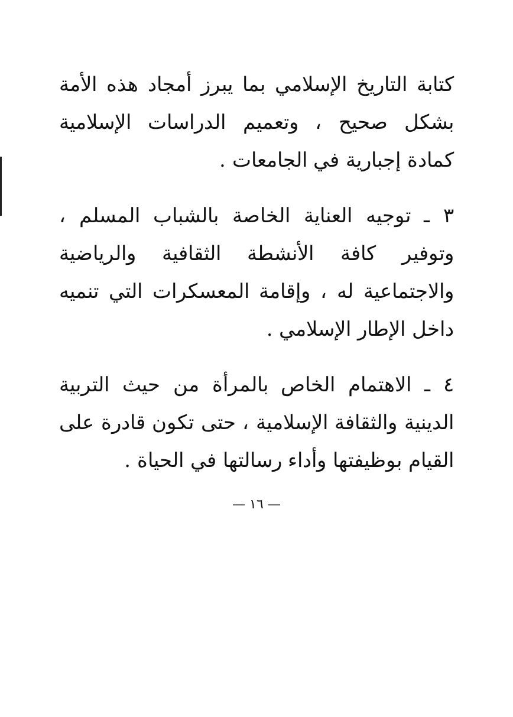كتابة التاريخ الإسلامي بما يبرز أمجاد هذه الأمة بشكل صحيح ، وتعميم الدراسات الإسلامية كمادة إجبارية في الجامعات .
٣ ـ توجيه العناية الخاصة بالشباب المسلم ، وتوفير كافة الأنشطة الثقافية والرياضية والاجتماعية له ، وإقامة المعسكرات التي تنميه داخل الإطار الإسلامي .
٤ ـ الاهتمام الخاص بالمرأة من حيث التربية الدينية والثقافة الإسلامية ، حتى تكون قادرة على القيام بوظيفتها وأداء رسالتها في الحياة .
— ١٦ —